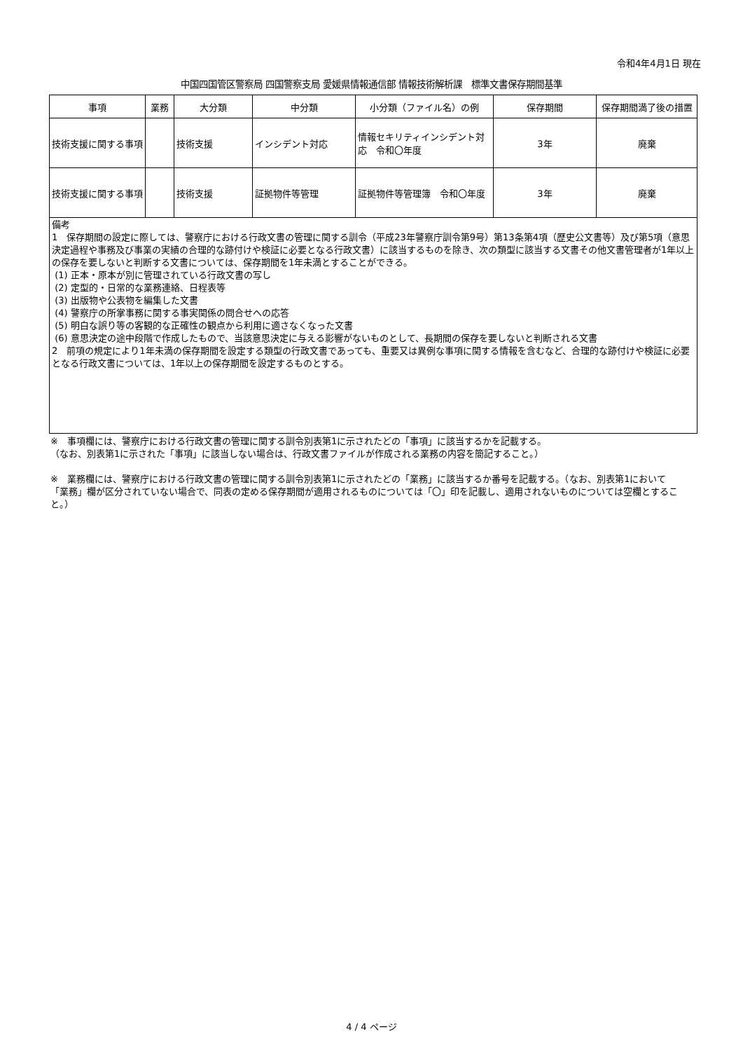令和4年4月1日 現在
中国四国管区警察局 四国警察支局 愛媛県情報通信部 情報技術解析課　標準文書保存期間基準
| 事項 | 業務 | 大分類 | 中分類 | 小分類（ファイル名）の例 | 保存期間 | 保存期間満了後の措置 |
| --- | --- | --- | --- | --- | --- | --- |
| 技術支援に関する事項 | | 技術支援 | インシデント対応 | 情報セキリティインシデント対応 令和〇年度 | 3年 | 廃棄 |
| 技術支援に関する事項 | | 技術支援 | 証拠物件等管理 | 証拠物件等管理簿 令和〇年度 | 3年 | 廃棄 |
| 備考 1 保存期間の設定に際しては、警察庁における行政文書の管理に関する訓令（平成23年警察庁訓令第9号）第13条第4項（歴史公文書等）及び第5項（意思決定過程や事務及び事業の実績の合理的な跡付けや検証に必要となる行政文書）に該当するものを除き、次の類型に該当する文書その他文書管理者が1年以上の保存を要しないと判断する文書については、保存期間を1年未満とすることができる。 (1) 正本・原本が別に管理されている行政文書の写し (2) 定型的・日常的な業務連絡、日程表等 (3) 出版物や公表物を編集した文書 (4) 警察庁の所掌事務に関する事実関係の問合せへの応答 (5) 明白な誤り等の客観的な正確性の観点から利用に適さなくなった文書 (6) 意思決定の途中段階で作成したもので、当該意思決定に与える影響がないものとして、長期間の保存を要しないと判断される文書 2 前項の規定により1年未満の保存期間を設定する類型の行政文書であっても、重要又は異例な事項に関する情報を含むなど、合理的な跡付けや検証に必要となる行政文書については、1年以上の保存期間を設定するものとする。 | | | | | | |
※　事項欄には、警察庁における行政文書の管理に関する訓令別表第1に示されたどの「事項」に該当するかを記載する。
（なお、別表第1に示された「事項」に該当しない場合は、行政文書ファイルが作成される業務の内容を簡記すること。）
※　業務欄には、警察庁における行政文書の管理に関する訓令別表第1に示されたどの「業務」に該当するか番号を記載する。（なお、別表第1において「業務」欄が区分されていない場合で、同表の定める保存期間が適用されるものについては「〇」印を記載し、適用されないものについては空欄とすること。）
4 / 4 ページ